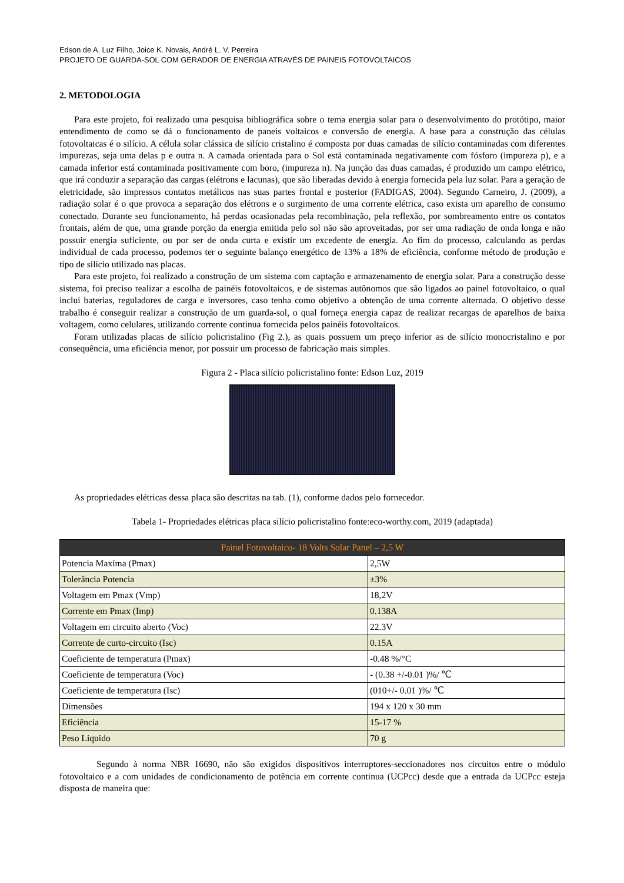Edson de A. Luz Filho, Joice K. Novais, André L. V. Perreira
PROJETO DE GUARDA-SOL COM GERADOR DE ENERGIA ATRAVÉS DE PAINEIS FOTOVOLTAICOS
2. METODOLOGIA
Para este projeto, foi realizado uma pesquisa bibliográfica sobre o tema energia solar para o desenvolvimento do protótipo, maior entendimento de como se dá o funcionamento de paneis voltaicos e conversão de energia. A base para a construção das células fotovoltaicas é o silício. A célula solar clássica de silício cristalino é composta por duas camadas de silício contaminadas com diferentes impurezas, seja uma delas p e outra n. A camada orientada para o Sol está contaminada negativamente com fósforo (impureza p), e a camada inferior está contaminada positivamente com boro, (impureza n). Na junção das duas camadas, é produzido um campo elétrico, que irá conduzir a separação das cargas (elétrons e lacunas), que são liberadas devido à energia fornecida pela luz solar. Para a geração de eletricidade, são impressos contatos metálicos nas suas partes frontal e posterior (FADIGAS, 2004). Segundo Carneiro, J. (2009), a radiação solar é o que provoca a separação dos elétrons e o surgimento de uma corrente elétrica, caso exista um aparelho de consumo conectado. Durante seu funcionamento, há perdas ocasionadas pela recombinação, pela reflexão, por sombreamento entre os contatos frontais, além de que, uma grande porção da energia emitida pelo sol não são aproveitadas, por ser uma radiação de onda longa e não possuir energia suficiente, ou por ser de onda curta e existir um excedente de energia. Ao fim do processo, calculando as perdas individual de cada processo, podemos ter o seguinte balanço energético de 13% a 18% de eficiência, conforme método de produção e tipo de silício utilizado nas placas.
Para este projeto, foi realizado a construção de um sistema com captação e armazenamento de energia solar. Para a construção desse sistema, foi preciso realizar a escolha de painéis fotovoltaicos, e de sistemas autônomos que são ligados ao painel fotovoltaico, o qual inclui baterias, reguladores de carga e inversores, caso tenha como objetivo a obtenção de uma corrente alternada. O objetivo desse trabalho é conseguir realizar a construção de um guarda-sol, o qual forneça energia capaz de realizar recargas de aparelhos de baixa voltagem, como celulares, utilizando corrente continua fornecida pelos painéis fotovoltaicos.
Foram utilizadas placas de silício policristalino (Fig 2.), as quais possuem um preço inferior as de silício monocristalino e por consequência, uma eficiência menor, por possuir um processo de fabricação mais simples.
Figura 2 - Placa silício policristalino fonte: Edson Luz, 2019
As propriedades elétricas dessa placa são descritas na tab. (1), conforme dados pelo fornecedor.
Tabela 1- Propriedades elétricas placa silício policristalino fonte:eco-worthy.com, 2019 (adaptada)
| Painel Fotovoltaico- 18 Volts Solar Panel – 2,5 W | |
| --- | --- |
| Potencia Maxíma (Pmax) | 2,5W |
| Tolerância Potencia | ±3% |
| Voltagem em Pmax (Vmp) | 18,2V |
| Corrente em Pmax (Imp) | 0.138A |
| Voltagem em circuito aberto (Voc) | 22.3V |
| Corrente de curto-circuito (Isc) | 0.15A |
| Coeficiente de temperatura (Pmax) | -0.48 %/°C |
| Coeficiente de temperatura (Voc) | - (0.38 +/-0.01 )%/ ℃ |
| Coeficiente de temperatura (Isc) | (010+/- 0.01 )%/ ℃ |
| Dimensões | 194 x 120 x 30 mm |
| Eficiência | 15-17 % |
| Peso Liquido | 70 g |
Segundo à norma NBR 16690, não são exigidos dispositivos interruptores-seccionadores nos circuitos entre o módulo fotovoltaico e a com unidades de condicionamento de potência em corrente continua (UCPcc) desde que a entrada da UCPcc esteja disposta de maneira que: